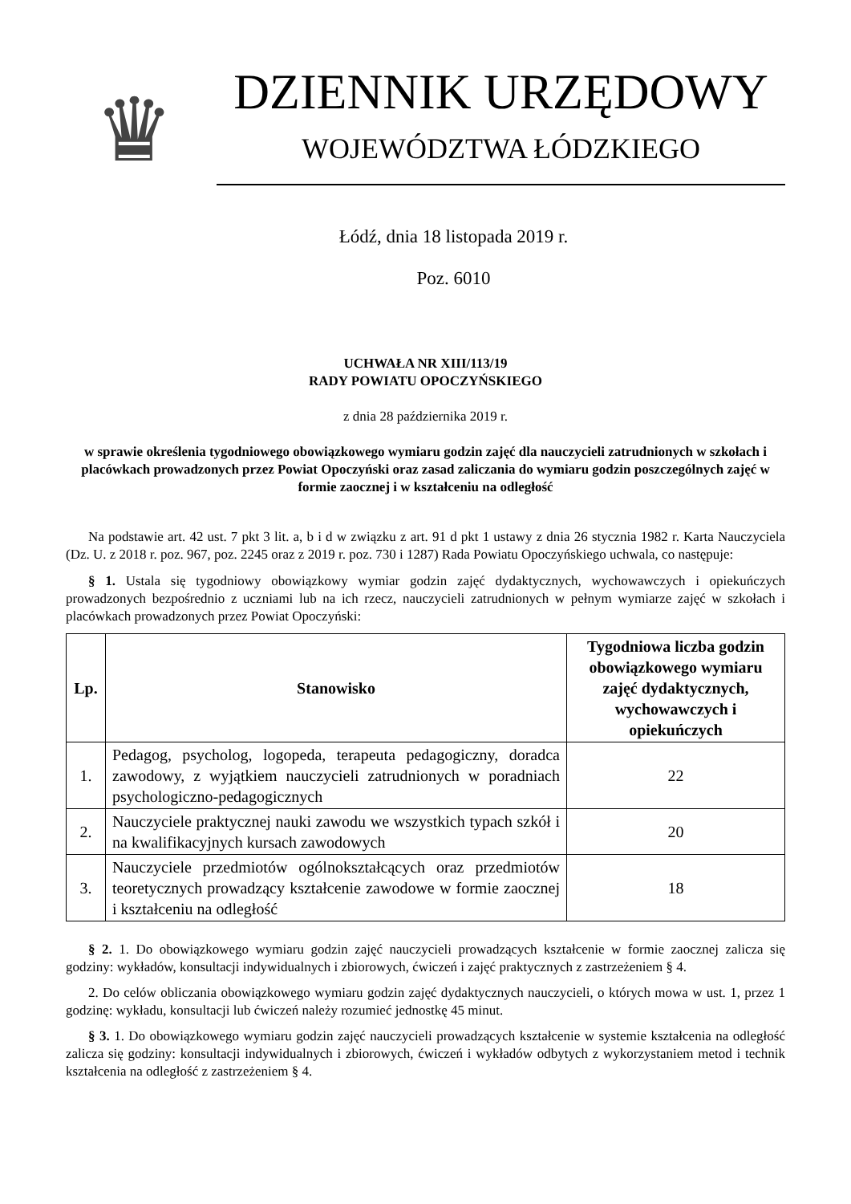♛
DZIENNIK URZĘDOWY
WOJEWÓDZTWA ŁÓDZKIEGO
Łódź, dnia 18 listopada 2019 r.
Poz. 6010
UCHWAŁA NR XIII/113/19
RADY POWIATU OPOCZYŃSKIEGO
z dnia 28 października 2019 r.
w sprawie określenia tygodniowego obowiązkowego wymiaru godzin zajęć dla nauczycieli zatrudnionych w szkołach i placówkach prowadzonych przez Powiat Opoczyński oraz zasad zaliczania do wymiaru godzin poszczególnych zajęć w formie zaocznej i w kształceniu na odległość
Na podstawie art. 42 ust. 7 pkt 3 lit. a, b i d w związku z art. 91 d pkt 1 ustawy z dnia 26 stycznia 1982 r. Karta Nauczyciela (Dz. U. z 2018 r. poz. 967, poz. 2245 oraz z 2019 r. poz. 730 i 1287) Rada Powiatu Opoczyńskiego uchwala, co następuje:
§ 1. Ustala się tygodniowy obowiązkowy wymiar godzin zajęć dydaktycznych, wychowawczych i opiekuńczych prowadzonych bezpośrednio z uczniami lub na ich rzecz, nauczycieli zatrudnionych w pełnym wymiarze zajęć w szkołach i placówkach prowadzonych przez Powiat Opoczyński:
| Lp. | Stanowisko | Tygodniowa liczba godzin obowiązkowego wymiaru zajęć dydaktycznych, wychowawczych i opiekuńczych |
| --- | --- | --- |
| 1. | Pedagog, psycholog, logopeda, terapeuta pedagogiczny, doradca zawodowy, z wyjątkiem nauczycieli zatrudnionych w poradniach psychologiczno-pedagogicznych | 22 |
| 2. | Nauczyciele praktycznej nauki zawodu we wszystkich typach szkół i na kwalifikacyjnych kursach zawodowych | 20 |
| 3. | Nauczyciele przedmiotów ogólnokształcących oraz przedmiotów teoretycznych prowadzący kształcenie zawodowe w formie zaocznej i kształceniu na odległość | 18 |
§ 2. 1. Do obowiązkowego wymiaru godzin zajęć nauczycieli prowadzących kształcenie w formie zaocznej zalicza się godziny: wykładów, konsultacji indywidualnych i zbiorowych, ćwiczeń i zajęć praktycznych z zastrzeżeniem § 4.
2. Do celów obliczania obowiązkowego wymiaru godzin zajęć dydaktycznych nauczycieli, o których mowa w ust. 1, przez 1 godzinę: wykładu, konsultacji lub ćwiczeń należy rozumieć jednostkę 45 minut.
§ 3. 1. Do obowiązkowego wymiaru godzin zajęć nauczycieli prowadzących kształcenie w systemie kształcenia na odległość zalicza się godziny: konsultacji indywidualnych i zbiorowych, ćwiczeń i wykładów odbytych z wykorzystaniem metod i technik kształcenia na odległość z zastrzeżeniem § 4.